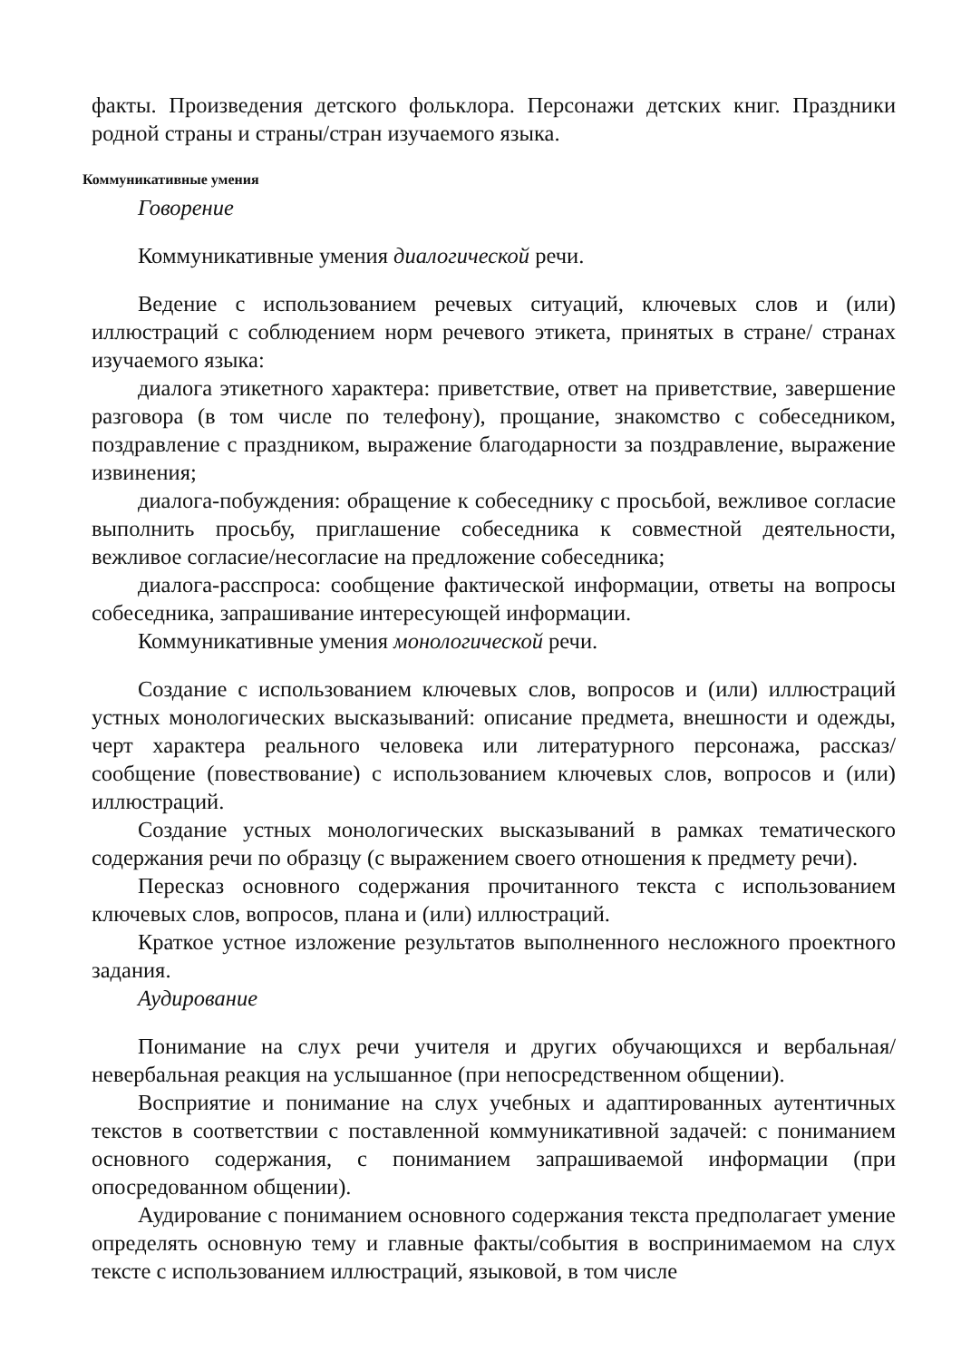факты. Произведения детского фольклора. Персонажи детских книг. Праздники родной страны и страны/стран изучаемого языка.
Коммуникативные умения
Говорение
Коммуникативные умения диалогической речи.
Ведение с использованием речевых ситуаций, ключевых слов и (или) иллюстраций с соблюдением норм речевого этикета, принятых в стране/ странах изучаемого языка:
диалога этикетного характера: приветствие, ответ на приветствие, завершение разговора (в том числе по телефону), прощание, знакомство с собеседником, поздравление с праздником, выражение благодарности за поздравление, выражение извинения;
диалога-побуждения: обращение к собеседнику с просьбой, вежливое согласие выполнить просьбу, приглашение собеседника к совместной деятельности, вежливое согласие/несогласие на предложение собеседника;
диалога-расспроса: сообщение фактической информации, ответы на вопросы собеседника, запрашивание интересующей информации.
Коммуникативные умения монологической речи.
Создание с использованием ключевых слов, вопросов и (или) иллюстраций устных монологических высказываний: описание предмета, внешности и одежды, черт характера реального человека или литературного персонажа, рассказ/сообщение (повествование) с использованием ключевых слов, вопросов и (или) иллюстраций.
Создание устных монологических высказываний в рамках тематического содержания речи по образцу (с выражением своего отношения к предмету речи).
Пересказ основного содержания прочитанного текста с использованием ключевых слов, вопросов, плана и (или) иллюстраций.
Краткое устное изложение результатов выполненного несложного проектного задания.
Аудирование
Понимание на слух речи учителя и других обучающихся и вербальная/ невербальная реакция на услышанное (при непосредственном общении).
Восприятие и понимание на слух учебных и адаптированных аутентичных текстов в соответствии с поставленной коммуникативной задачей: с пониманием основного содержания, с пониманием запрашиваемой информации (при опосредованном общении).
Аудирование с пониманием основного содержания текста предполагает умение определять основную тему и главные факты/события в воспринимаемом на слух тексте с использованием иллюстраций, языковой, в том числе